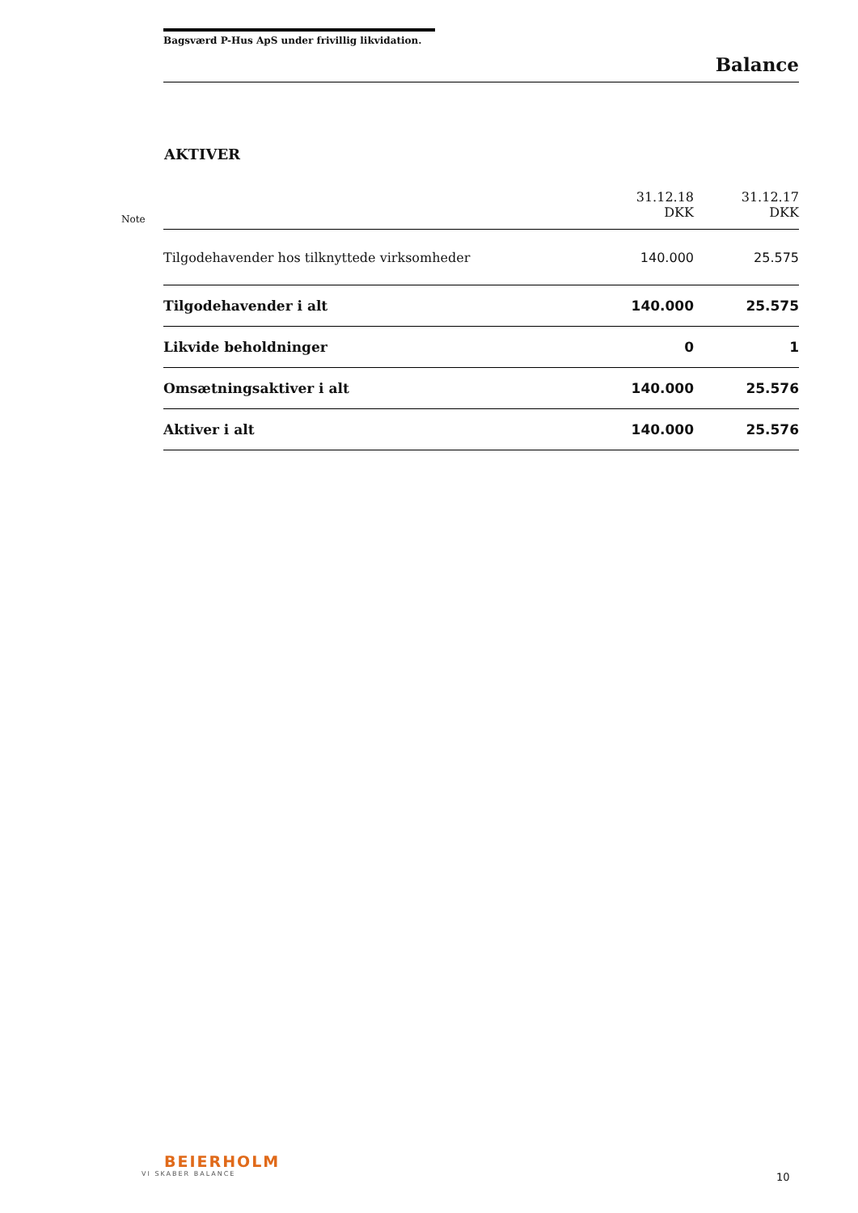Bagsværd P-Hus ApS under frivillig likvidation.
Balance
AKTIVER
| Note | | 31.12.18 DKK | 31.12.17 DKK |
| | Tilgodehavender hos tilknyttede virksomheder | 140.000 | 25.575 |
| | Tilgodehavender i alt | 140.000 | 25.575 |
| | Likvide beholdninger | 0 | 1 |
| | Omsætningsaktiver i alt | 140.000 | 25.576 |
| | Aktiver i alt | 140.000 | 25.576 |
BEIERHOLM
VI SKABER BALANCE
10